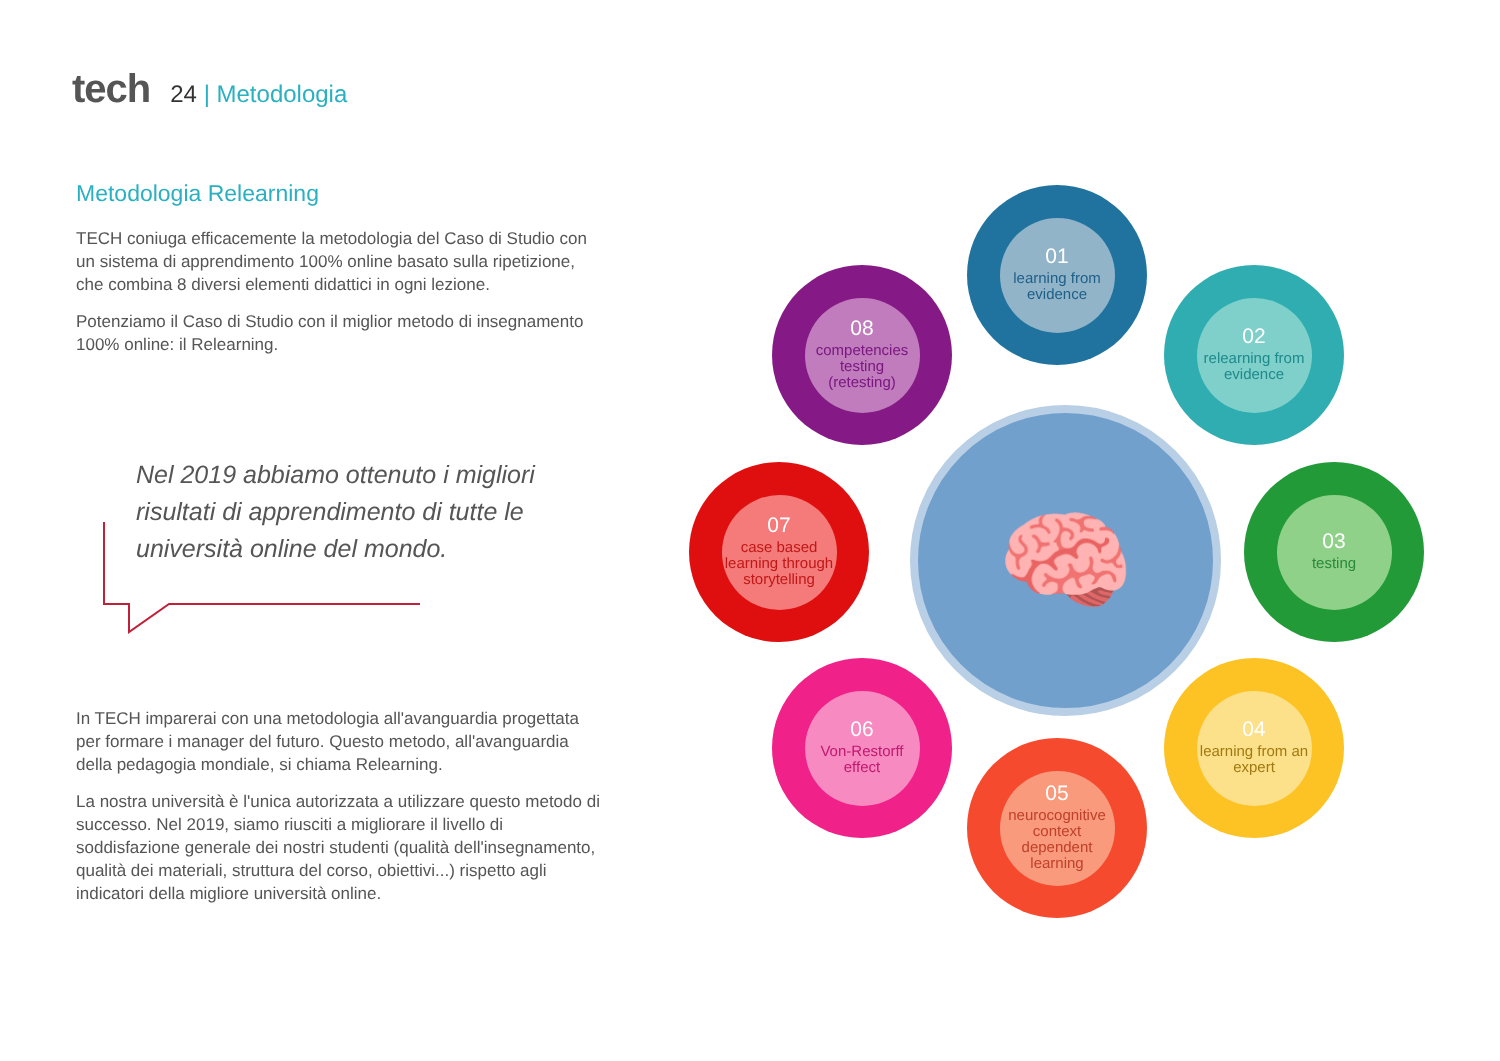tech 24 | Metodologia
Metodologia Relearning
TECH coniuga efficacemente la metodologia del Caso di Studio con un sistema di apprendimento 100% online basato sulla ripetizione, che combina 8 diversi elementi didattici in ogni lezione.
Potenziamo il Caso di Studio con il miglior metodo di insegnamento 100% online: il Relearning.
Nel 2019 abbiamo ottenuto i migliori risultati di apprendimento di tutte le università online del mondo.
In TECH imparerai con una metodologia all'avanguardia progettata per formare i manager del futuro. Questo metodo, all'avanguardia della pedagogia mondiale, si chiama Relearning.
La nostra università è l'unica autorizzata a utilizzare questo metodo di successo. Nel 2019, siamo riusciti a migliorare il livello di soddisfazione generale dei nostri studenti (qualità dell'insegnamento, qualità dei materiali, struttura del corso, obiettivi...) rispetto agli indicatori della migliore università online.
🧠
01
learning from evidence
02
relearning from evidence
03
testing
04
learning from an expert
05
neurocognitive context dependent learning
06
Von-Restorff effect
07
case based learning through storytelling
08
competencies testing (retesting)